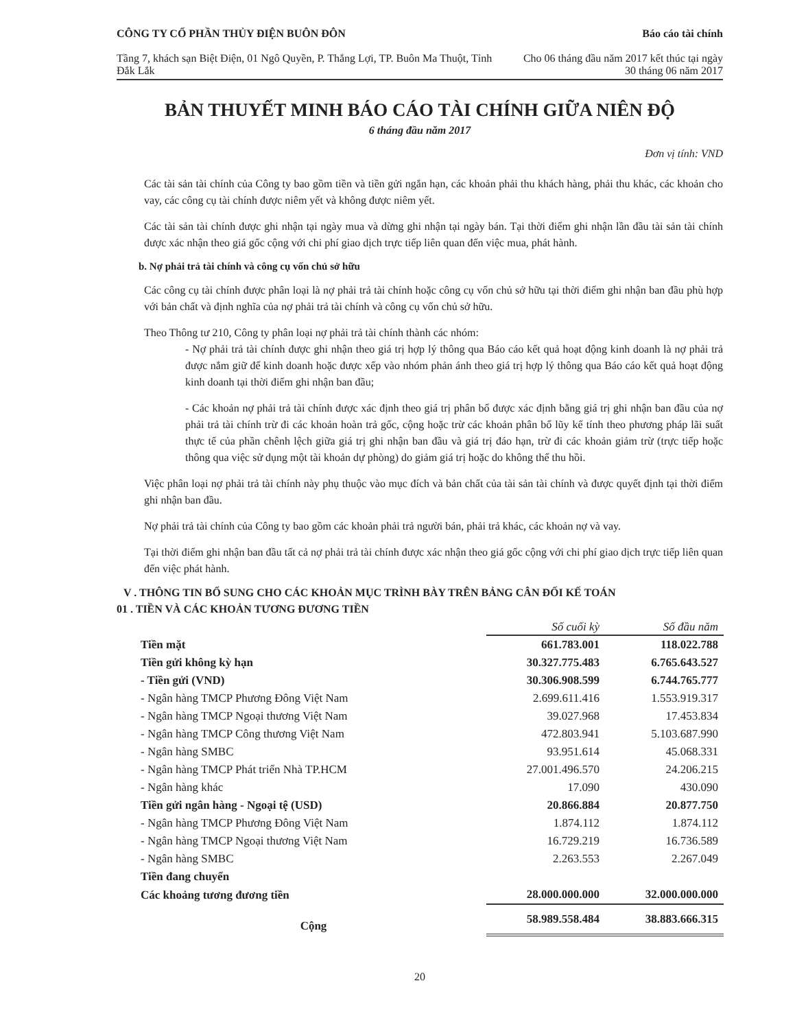CÔNG TY CỔ PHẦN THỦY ĐIỆN BUÔN ĐÔN
Tầng 7, khách sạn Biệt Điện, 01 Ngô Quyền, P. Thắng Lợi, TP. Buôn Ma Thuột, Tỉnh Đắk Lắk
Báo cáo tài chính
Cho 06 tháng đầu năm 2017 kết thúc tại ngày 30 tháng 06 năm 2017
BẢN THUYẾT MINH BÁO CÁO TÀI CHÍNH GIỮA NIÊN ĐỘ
6 tháng đầu năm 2017
Đơn vị tính: VND
Các tài sản tài chính của Công ty bao gồm tiền và tiền gửi ngắn hạn, các khoản phải thu khách hàng, phải thu khác, các khoản cho vay, các công cụ tài chính được niêm yết và không được niêm yết.
Các tài sản tài chính được ghi nhận tại ngày mua và dừng ghi nhận tại ngày bán. Tại thời điểm ghi nhận lần đầu tài sản tài chính được xác nhận theo giá gốc cộng với chi phí giao dịch trực tiếp liên quan đến việc mua, phát hành.
b. Nợ phải trả tài chính và công cụ vốn chủ sở hữu
Các công cụ tài chính được phân loại là nợ phải trả tài chính hoặc công cụ vốn chủ sở hữu tại thời điểm ghi nhận ban đầu phù hợp với bản chất và định nghĩa của nợ phải trả tài chính và công cụ vốn chủ sở hữu.
Theo Thông tư 210, Công ty phân loại nợ phải trả tài chính thành các nhóm:
- Nợ phải trả tài chính được ghi nhận theo giá trị hợp lý thông qua Báo cáo kết quả hoạt động kinh doanh là nợ phải trả được nắm giữ để kinh doanh hoặc được xếp vào nhóm phản ánh theo giá trị hợp lý thông qua Báo cáo kết quả hoạt động kinh doanh tại thời điểm ghi nhận ban đầu;
- Các khoản nợ phải trả tài chính được xác định theo giá trị phân bổ được xác định bằng giá trị ghi nhận ban đầu của nợ phải trả tài chính trừ đi các khoản hoàn trả gốc, cộng hoặc trừ các khoản phân bổ lũy kế tính theo phương pháp lãi suất thực tế của phần chênh lệch giữa giá trị ghi nhận ban đầu và giá trị đáo hạn, trừ đi các khoản giảm trừ (trực tiếp hoặc thông qua việc sử dụng một tài khoản dự phòng) do giảm giá trị hoặc do không thể thu hồi.
Việc phân loại nợ phải trả tài chính này phụ thuộc vào mục đích và bản chất của tài sản tài chính và được quyết định tại thời điểm ghi nhận ban đầu.
Nợ phải trả tài chính của Công ty bao gồm các khoản phải trả người bán, phải trả khác, các khoản nợ và vay.
Tại thời điểm ghi nhận ban đầu tất cả nợ phải trả tài chính được xác nhận theo giá gốc cộng với chi phí giao dịch trực tiếp liên quan đến việc phát hành.
V . THÔNG TIN BỔ SUNG CHO CÁC KHOẢN MỤC TRÌNH BÀY TRÊN BẢNG CÂN ĐỐI KẾ TOÁN
01 . TIỀN VÀ CÁC KHOẢN TƯƠNG ĐƯƠNG TIỀN
| | Số cuối kỳ | Số đầu năm |
| Tiền mặt | 661.783.001 | 118.022.788 |
| Tiền gửi không kỳ hạn | 30.327.775.483 | 6.765.643.527 |
| - Tiền gửi (VND) | 30.306.908.599 | 6.744.765.777 |
| - Ngân hàng TMCP Phương Đông Việt Nam | 2.699.611.416 | 1.553.919.317 |
| - Ngân hàng TMCP Ngoại thương Việt Nam | 39.027.968 | 17.453.834 |
| - Ngân hàng TMCP Công thương Việt Nam | 472.803.941 | 5.103.687.990 |
| - Ngân hàng SMBC | 93.951.614 | 45.068.331 |
| - Ngân hàng TMCP Phát triển Nhà TP.HCM | 27.001.496.570 | 24.206.215 |
| - Ngân hàng khác | 17.090 | 430.090 |
| Tiền gửi ngân hàng - Ngoại tệ (USD) | 20.866.884 | 20.877.750 |
| - Ngân hàng TMCP Phương Đông Việt Nam | 1.874.112 | 1.874.112 |
| - Ngân hàng TMCP Ngoại thương Việt Nam | 16.729.219 | 16.736.589 |
| - Ngân hàng SMBC | 2.263.553 | 2.267.049 |
| Tiền đang chuyển | | |
| Các khoảng tương đương tiền | 28.000.000.000 | 32.000.000.000 |
| Cộng | 58.989.558.484 | 38.883.666.315 |
20